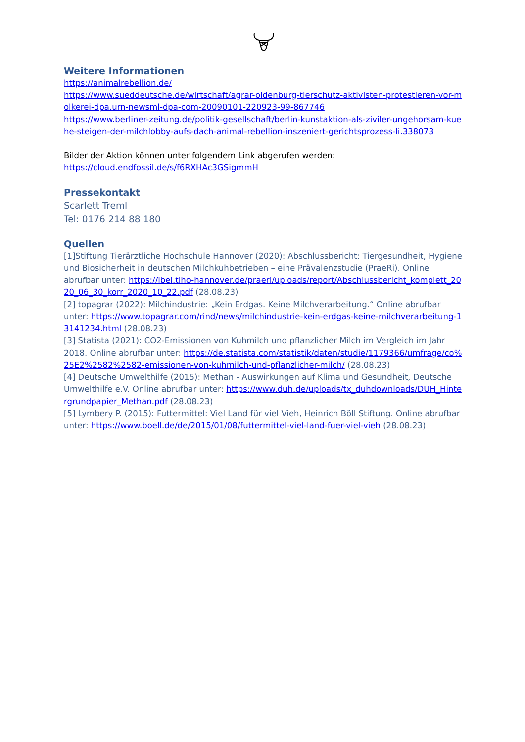Weitere Informationen
https://animalrebellion.de/
https://www.sueddeutsche.de/wirtschaft/agrar-oldenburg-tierschutz-aktivisten-protestieren-vor-molkerei-dpa.urn-newsml-dpa-com-20090101-220923-99-867746
https://www.berliner-zeitung.de/politik-gesellschaft/berlin-kunstaktion-als-ziviler-ungehorsam-kuehe-steigen-der-milchlobby-aufs-dach-animal-rebellion-inszeniert-gerichtsprozess-li.338073
Bilder der Aktion können unter folgendem Link abgerufen werden:
https://cloud.endfossil.de/s/f6RXHAc3GSigmmH
Pressekontakt
Scarlett Treml
Tel: 0176 214 88 180
Quellen
[1]Stiftung Tierärztliche Hochschule Hannover (2020): Abschlussbericht: Tiergesundheit, Hygiene und Biosicherheit in deutschen Milchkuhbetrieben – eine Prävalenzstudie (PraeRi). Online abrufbar unter: https://ibei.tiho-hannover.de/praeri/uploads/report/Abschlussbericht_komplett_2020_06_30_korr_2020_10_22.pdf (28.08.23)
[2] topagrar (2022): Milchindustrie: „Kein Erdgas. Keine Milchverarbeitung.“ Online abrufbar unter: https://www.topagrar.com/rind/news/milchindustrie-kein-erdgas-keine-milchverarbeitung-13141234.html (28.08.23)
[3] Statista (2021): CO2-Emissionen von Kuhmilch und pflanzlicher Milch im Vergleich im Jahr 2018. Online abrufbar unter: https://de.statista.com/statistik/daten/studie/1179366/umfrage/co%25E2%2582%2582-emissionen-von-kuhmilch-und-pflanzlicher-milch/ (28.08.23)
[4] Deutsche Umwelthilfe (2015): Methan - Auswirkungen auf Klima und Gesundheit, Deutsche Umwelthilfe e.V. Online abrufbar unter: https://www.duh.de/uploads/tx_duhdownloads/DUH_Hintergrundpapier_Methan.pdf (28.08.23)
[5] Lymbery P. (2015): Futtermittel: Viel Land für viel Vieh, Heinrich Böll Stiftung. Online abrufbar unter: https://www.boell.de/de/2015/01/08/futtermittel-viel-land-fuer-viel-vieh (28.08.23)